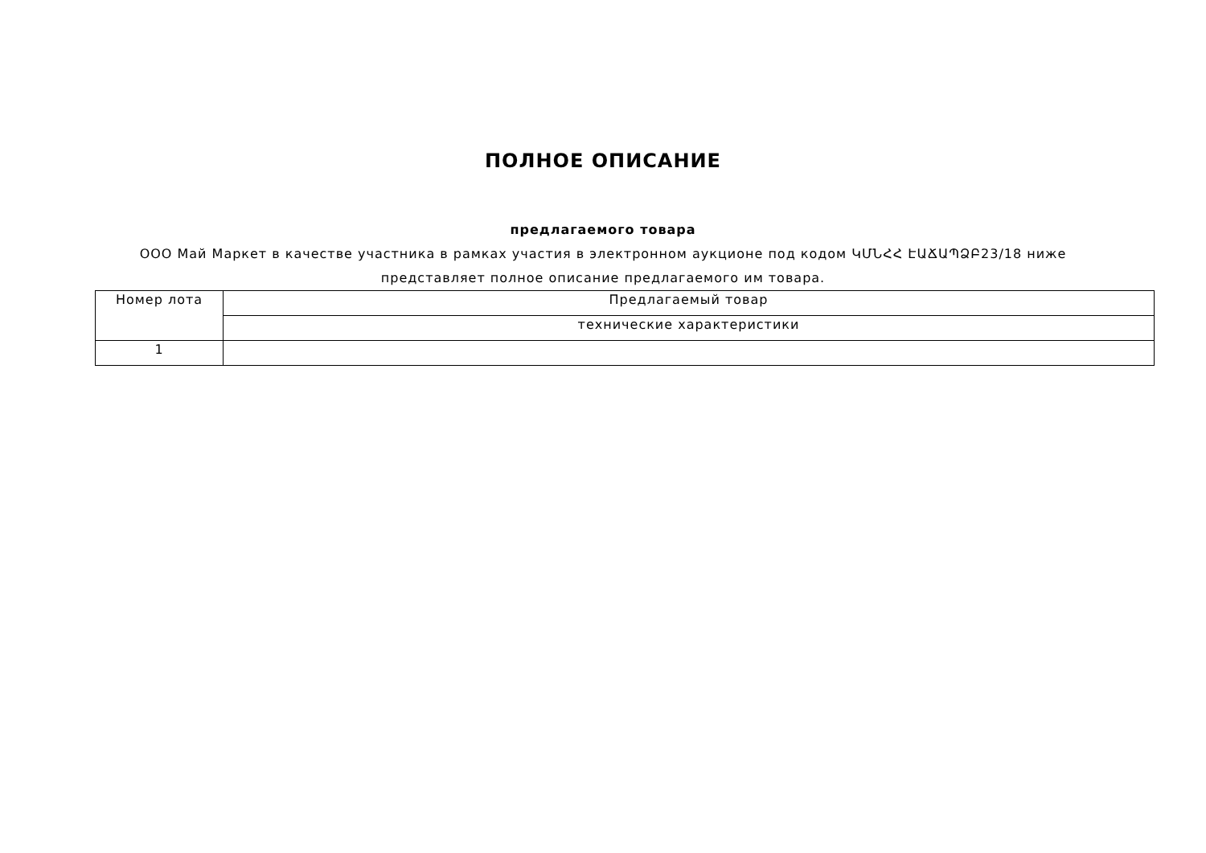ПОЛНОЕ ОПИСАНИЕ
предлагаемого товара
ООО Май Маркет в качестве участника в рамках участия в электронном аукционе под кодом ԿՄՆՀՀ ԷԱՃԱՊՁԲ23/18 ниже представляет полное описание предлагаемого им товара.
| Номер лота | Предлагаемый товар |
| | технические характеристики |
| 1 | |